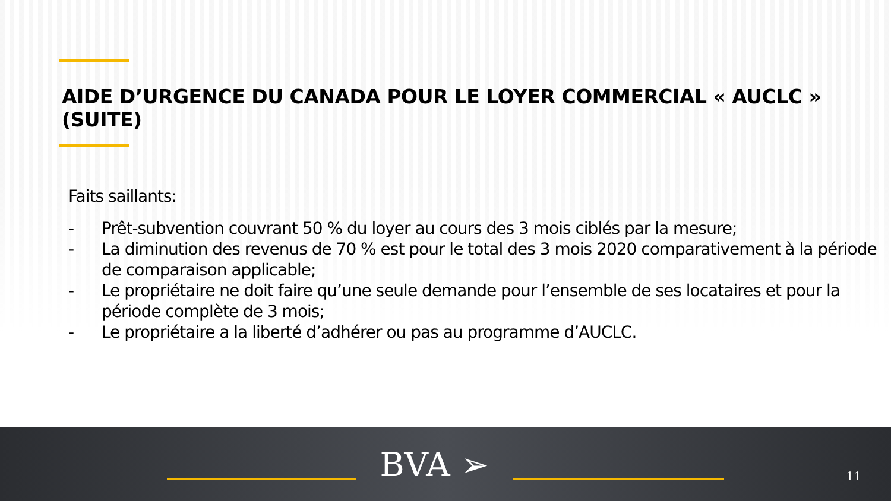AIDE D’URGENCE DU CANADA POUR LE LOYER COMMERCIAL « AUCLC » (SUITE)
Faits saillants:
- Prêt-subvention couvrant 50 % du loyer au cours des 3 mois ciblés par la mesure;
- La diminution des revenus de 70 % est pour le total des 3 mois 2020 comparativement à la période de comparaison applicable;
- Le propriétaire ne doit faire qu’une seule demande pour l’ensemble de ses locataires et pour la période complète de 3 mois;
- Le propriétaire a la liberté d’adhérer ou pas au programme d’AUCLC.
BVA ➢
11